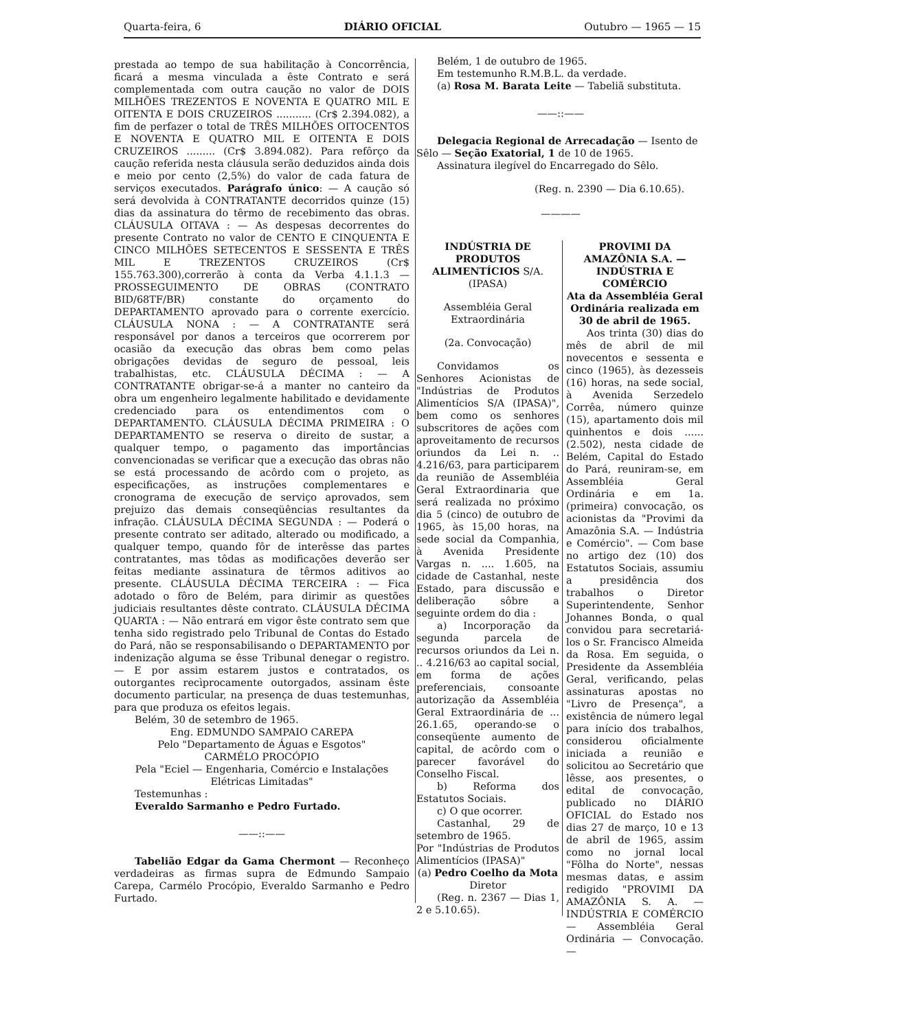Quarta-feira, 6 DIÁRIO OFICIAL Outubro — 1965 — 15
prestada ao tempo de sua habilitação à Concorrência, ficará a mesma vinculada a êste Contrato e será complementada com outra caução no valor de DOIS MILHÕES TREZENTOS E NOVENTA E QUATRO MIL E OITENTA E DOIS CRUZEIROS ........... (Cr$ 2.394.082), a fim de perfazer o total de TRÊS MILHÕES OITOCENTOS E NOVENTA E QUATRO MIL E OITENTA E DOIS CRUZEIROS ......... (Cr$ 3.894.082). Para refôrço da caução referida nesta cláusula serão deduzidos ainda dois e meio por cento (2,5%) do valor de cada fatura de serviços executados. Parágrafo único: — A caução só será devolvida à CONTRATANTE decorridos quinze (15) dias da assinatura do têrmo de recebimento das obras. CLÁUSULA OITAVA : — As despesas decorrentes do presente Contrato no valor de CENTO E CINQUENTA E CINCO MILHÕES SETECENTOS E SESSENTA E TRÊS MIL E TREZENTOS CRUZEIROS (Cr$ 155.763.300),correrão à conta da Verba 4.1.1.3 — PROSSEGUIMENTO DE OBRAS (CONTRATO BID/68TF/BR) constante do orçamento do DEPARTAMENTO aprovado para o corrente exercício. CLÁUSULA NONA : — A CONTRATANTE será responsável por danos a terceiros que ocorrerem por ocasião da execução das obras bem como pelas obrigações devidas de seguro de pessoal, leis trabalhistas, etc. CLÁUSULA DÉCIMA : — A CONTRATANTE obrigar-se-á a manter no canteiro da obra um engenheiro legalmente habilitado e devidamente credenciado para os entendimentos com o DEPARTAMENTO. CLÁUSULA DÉCIMA PRIMEIRA : O DEPARTAMENTO se reserva o direito de sustar, a qualquer tempo, o pagamento das importâncias convencionadas se verificar que a execução das obras não se está processando de acôrdo com o projeto, as especificações, as instruções complementares e cronograma de execução de serviço aprovados, sem prejuizo das demais conseqüências resultantes da infração. CLÁUSULA DÉCIMA SEGUNDA : — Poderá o presente contrato ser aditado, alterado ou modificado, a qualquer tempo, quando fôr de interêsse das partes contratantes, mas tôdas as modificações deverão ser feitas mediante assinatura de têrmos aditivos ao presente. CLÁUSULA DÉCIMA TERCEIRA : — Fica adotado o fôro de Belém, para dirimir as questões judiciais resultantes dêste contrato. CLÁUSULA DÉCIMA QUARTA : — Não entrará em vigor êste contrato sem que tenha sido registrado pelo Tribunal de Contas do Estado do Pará, não se responsabilisando o DEPARTAMENTO por indenização alguma se êsse Tribunal denegar o registro. — E por assim estarem justos e contratados, os outorgantes recìprocamente outorgados, assinam êste documento particular, na presença de duas testemunhas, para que produza os efeitos legais.
Belém, 30 de setembro de 1965.
Eng. EDMUNDO SAMPAIO CAREPA
Pelo "Departamento de Águas e Esgotos"
CARMÉLO PROCÓPIO
Pela "Eciel — Engenharia, Comércio e Instalações Elétricas Limitadas"
Testemunhas :
Everaldo Sarmanho e Pedro Furtado.
——::——
Tabelião Edgar da Gama Chermont — Reconheço verdadeiras as firmas supra de Edmundo Sampaio Carepa, Carmélo Procópio, Everaldo Sarmanho e Pedro Furtado.
Belém, 1 de outubro de 1965.
Em testemunho R.M.B.L. da verdade.
(a) Rosa M. Barata Leite — Tabeliã substituta.
——::——
Delegacia Regional de Arrecadação — Isento de Sêlo — Seção Exatorial, 1 de 10 de 1965.
Assinatura ilegível do Encarregado do Sêlo.
(Reg. n. 2390 — Dia 6.10.65).
————
INDÚSTRIA DE PRODUTOS ALIMENTÍCIOS S/A. (IPASA)
Assembléia Geral Extraordinária
(2a. Convocação)
Convidamos os Senhores Acionistas de "Indústrias de Produtos Alimentícios S/A (IPASA)", bem como os senhores subscritores de ações com aproveitamento de recursos oriundos da Lei n. .. 4.216/63, para participarem da reunião de Assembléia Geral Extraordinaria que será realizada no próximo dia 5 (cinco) de outubro de 1965, às 15,00 horas, na sede social da Companhia, à Avenida Presidente Vargas n. .... 1.605, na cidade de Castanhal, neste Estado, para discussão e deliberação sôbre a seguinte ordem do dia :
a) Incorporação da segunda parcela de recursos oriundos da Lei n. .. 4.216/63 ao capital social, em forma de ações preferenciais, consoante autorização da Assembléia Geral Extraordinária de ... 26.1.65, operando-se o conseqüente aumento de capital, de acôrdo com o parecer favorável do Conselho Fiscal.
b) Reforma dos Estatutos Sociais.
c) O que ocorrer.
Castanhal, 29 de setembro de 1965.
Por "Indústrias de Produtos Alimentícios (IPASA)"
(a) Pedro Coelho da Mota
Diretor
(Reg. n. 2367 — Dias 1, 2 e 5.10.65).
PROVIMI DA AMAZÔNIA S.A. — INDÚSTRIA E COMÉRCIO
Ata da Assembléia Geral Ordinária realizada em 30 de abril de 1965.
Aos trinta (30) dias do mês de abril de mil novecentos e sessenta e cinco (1965), às dezesseis (16) horas, na sede social, à Avenida Serzedelo Corrêa, número quinze (15), apartamento dois mil quinhentos e dois ...... (2.502), nesta cidade de Belém, Capital do Estado do Pará, reuniram-se, em Assembléia Geral Ordinária e em 1a. (primeira) convocação, os acionistas da "Provimi da Amazônia S.A. — Indústria e Comércio". — Com base no artigo dez (10) dos Estatutos Sociais, assumiu a presidência dos trabalhos o Diretor Superintendente, Senhor Johannes Bonda, o qual convidou para secretariá-los o Sr. Francisco Almeida da Rosa. Em seguida, o Presidente da Assembléia Geral, verificando, pelas assinaturas apostas no "Livro de Presença", a existência de número legal para início dos trabalhos, considerou oficialmente iniciada a reunião e solicitou ao Secretário que lêsse, aos presentes, o edital de convocação, publicado no DIÁRIO OFICIAL do Estado nos dias 27 de março, 10 e 13 de abril de 1965, assim como no jornal local "Fôlha do Norte", nessas mesmas datas, e assim redigido "PROVIMI DA AMAZÔNIA S. A. — INDÚSTRIA E COMÉRCIO — Assembléia Geral Ordinária — Convocação. —